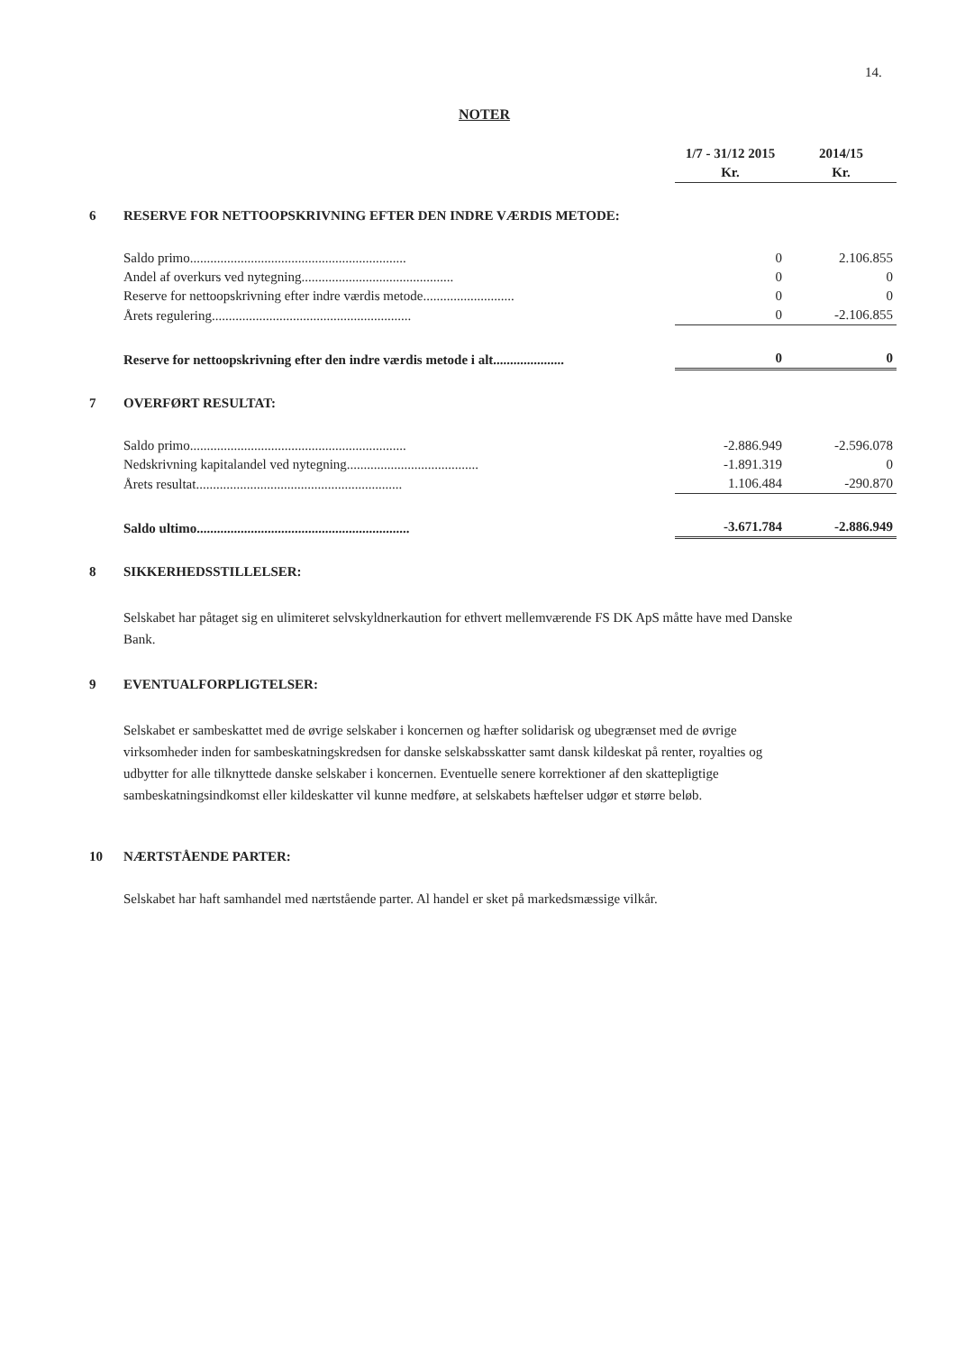14.
NOTER
| | | 1/7 - 31/12 2015 | 2014/15 |
| | | Kr. | Kr. |
| 6 | RESERVE FOR NETTOOPSKRIVNING EFTER DEN INDRE VÆRDIS METODE: | | |
| | Saldo primo................................................................ | 0 | 2.106.855 |
| | Andel af overkurs ved nytegning............................................. | 0 | 0 |
| | Reserve for nettoopskrivning efter indre værdis metode........................... | 0 | 0 |
| | Årets regulering........................................................... | 0 | -2.106.855 |
| | Reserve for nettoopskrivning efter den indre værdis metode i alt..................... | 0 | 0 |
| 7 | OVERFØRT RESULTAT: | | |
| | Saldo primo................................................................ | -2.886.949 | -2.596.078 |
| | Nedskrivning kapitalandel ved nytegning....................................... | -1.891.319 | 0 |
| | Årets resultat............................................................. | 1.106.484 | -290.870 |
| | Saldo ultimo............................................................... | -3.671.784 | -2.886.949 |
| 8 | SIKKERHEDSSTILLELSER: | | |
| | Selskabet har påtaget sig en ulimiteret selvskyldnerkaution for ethvert mellemværende FS DK ApS måtte have med Danske Bank. | | |
| 9 | EVENTUALFORPLIGTELSER: | | |
| | Selskabet er sambeskattet med de øvrige selskaber i koncernen og hæfter solidarisk og ubegrænset med de øvrige virksomheder inden for sambeskatningskredsen for danske selskabsskatter samt dansk kildeskat på renter, royalties og udbytter for alle tilknyttede danske selskaber i koncernen. Eventuelle senere korrektioner af den skattepligtige sambeskatningsindkomst eller kildeskatter vil kunne medføre, at selskabets hæftelser udgør et større beløb. | | |
| 10 | NÆRTSTÅENDE PARTER: | | |
| | Selskabet har haft samhandel med nærtstående parter. Al handel er sket på markedsmæssige vilkår. | | |